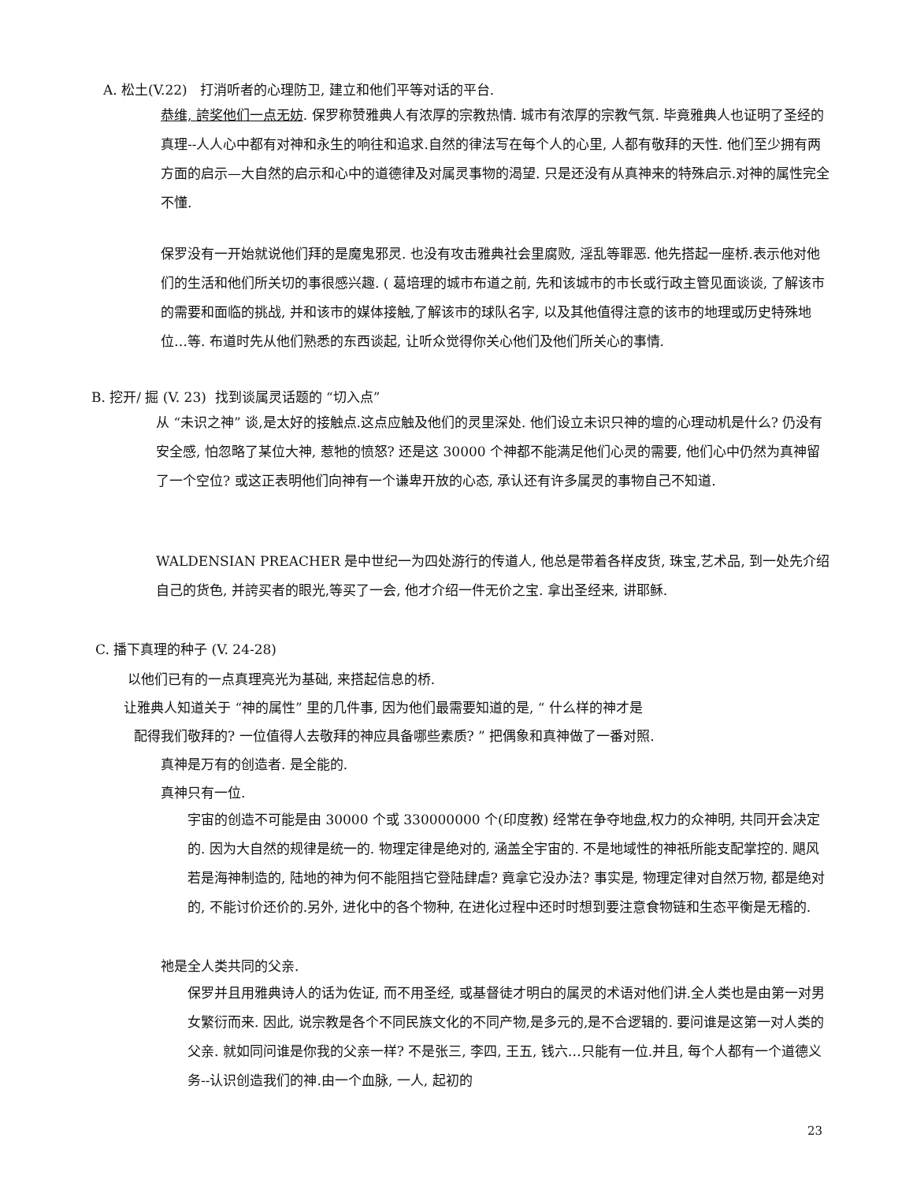A. 松土(V.22) 打消听者的心理防卫, 建立和他们平等对话的平台.
恭维, 誇奖他们一点无妨. 保罗称赞雅典人有浓厚的宗教热情. 城市有浓厚的宗教气氛. 毕竟雅典人也证明了圣经的真理--人人心中都有对神和永生的响往和追求.自然的律法写在每个人的心里, 人都有敬拜的天性. 他们至少拥有两方面的启示—大自然的启示和心中的道德律及对属灵事物的渴望. 只是还没有从真神来的特殊启示.对神的属性完全不懂.
保罗没有一开始就说他们拜的是魔鬼邪灵. 也没有攻击雅典社会里腐败, 淫乱等罪恶. 他先搭起一座桥.表示他对他们的生活和他们所关切的事很感兴趣. ( 葛培理的城市布道之前, 先和该城市的市长或行政主管见面谈谈, 了解该市的需要和面临的挑战, 并和该市的媒体接触,了解该市的球队名字, 以及其他值得注意的该市的地理或历史特殊地位…等. 布道时先从他们熟悉的东西谈起, 让听众觉得你关心他们及他们所关心的事情.
B. 挖开/ 掘 (V. 23) 找到谈属灵话题的 “切入点”
从 “未识之神” 谈,是太好的接触点.这点应触及他们的灵里深处. 他们设立未识只神的壇的心理动机是什么? 仍没有安全感, 怕忽略了某位大神, 惹牠的愤怒? 还是这 30000 个神都不能满足他们心灵的需要, 他们心中仍然为真神留了一个空位? 或这正表明他们向神有一个谦卑开放的心态, 承认还有许多属灵的事物自己不知道.
WALDENSIAN PREACHER 是中世纪一为四处游行的传道人, 他总是带着各样皮货, 珠宝,艺术品, 到一处先介绍自己的货色, 并誇买者的眼光,等买了一会, 他才介绍一件无价之宝. 拿出圣经来, 讲耶稣.
C. 播下真理的种子 (V. 24-28)
以他们已有的一点真理亮光为基础, 来搭起信息的桥.
让雅典人知道关于 “神的属性” 里的几件事, 因为他们最需要知道的是, “ 什么样的神才是
配得我们敬拜的? 一位值得人去敬拜的神应具备哪些素质? ” 把偶象和真神做了一番对照.
真神是万有的创造者. 是全能的.
真神只有一位.
宇宙的创造不可能是由 30000 个或 330000000 个(印度教) 经常在争夺地盘,权力的众神明, 共同开会决定的. 因为大自然的规律是统一的. 物理定律是绝对的, 涵盖全宇宙的. 不是地域性的神祇所能支配掌控的. 飓风若是海神制造的, 陆地的神为何不能阻挡它登陆肆虐? 竟拿它没办法? 事实是, 物理定律对自然万物, 都是绝对的, 不能讨价还价的.另外, 进化中的各个物种, 在进化过程中还时时想到要注意食物链和生态平衡是无稽的.
祂是全人类共同的父亲.
保罗并且用雅典诗人的话为佐证, 而不用圣经, 或基督徒才明白的属灵的术语对他们讲.全人类也是由第一对男女繁衍而来. 因此, 说宗教是各个不同民族文化的不同产物,是多元的,是不合逻辑的. 要问谁是这第一对人类的父亲. 就如同问谁是你我的父亲一样? 不是张三, 李四, 王五, 钱六…只能有一位.并且, 每个人都有一个道德义务--认识创造我们的神.由一个血脉, 一人, 起初的
23